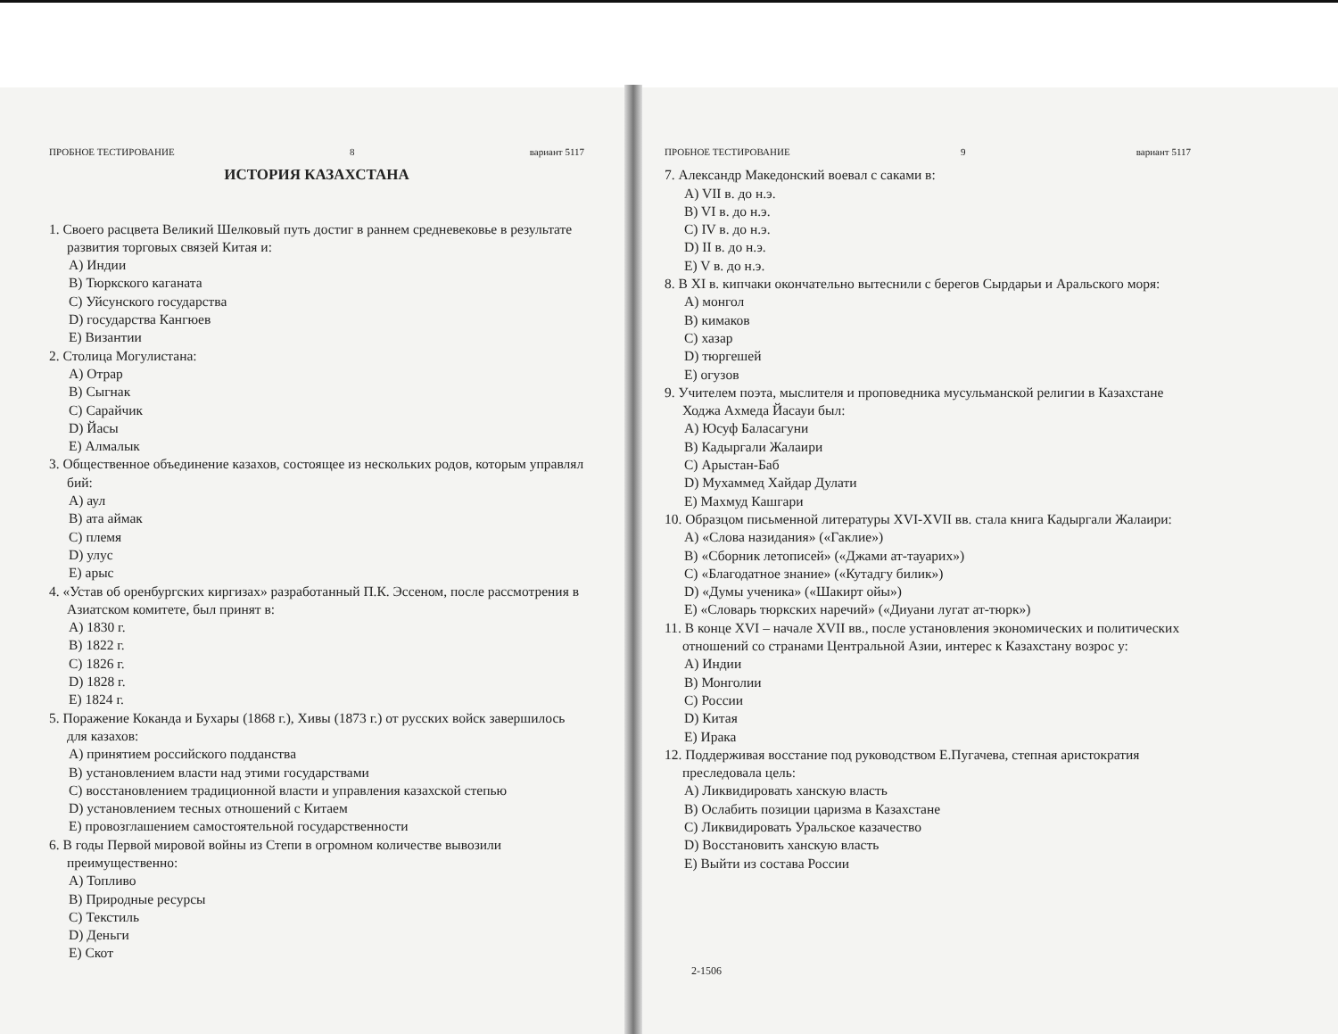ПРОБНОЕ ТЕСТИРОВАНИЕ 8 вариант 5117
ИСТОРИЯ КАЗАХСТАНА
1. Своего расцвета Великий Шелковый путь достиг в раннем средневековье в результате развития торговых связей Китая и:
A) Индии
B) Тюркского каганата
C) Уйсунского государства
D) государства Кангюев
E) Византии
2. Столица Могулистана:
A) Отрар
B) Сыгнак
C) Сарайчик
D) Йасы
E) Алмалык
3. Общественное объединение казахов, состоящее из нескольких родов, которым управлял бий:
A) аул
B) ата аймак
C) племя
D) улус
E) арыс
4. «Устав об оренбургских киргизах» разработанный П.К. Эссеном, после рассмотрения в Азиатском комитете, был принят в:
A) 1830 г.
B) 1822 г.
C) 1826 г.
D) 1828 г.
E) 1824 г.
5. Поражение Коканда и Бухары (1868 г.), Хивы (1873 г.) от русских войск завершилось для казахов:
A) принятием российского подданства
B) установлением власти над этими государствами
C) восстановлением традиционной власти и управления казахской степью
D) установлением тесных отношений с Китаем
E) провозглашением самостоятельной государственности
6. В годы Первой мировой войны из Степи в огромном количестве вывозили преимущественно:
A) Топливо
B) Природные ресурсы
C) Текстиль
D) Деньги
E) Скот
ПРОБНОЕ ТЕСТИРОВАНИЕ 9 вариант 5117
7. Александр Македонский воевал с саками в:
A) VII в. до н.э.
B) VI в. до н.э.
C) IV в. до н.э.
D) II в. до н.э.
E) V в. до н.э.
8. В XI в. кипчаки окончательно вытеснили с берегов Сырдарьи и Аральского моря:
A) монгол
B) кимаков
C) хазар
D) тюргешей
E) огузов
9. Учителем поэта, мыслителя и проповедника мусульманской религии в Казахстане Ходжа Ахмеда Йасауи был:
A) Юсуф Баласагуни
B) Кадыргали Жалаири
C) Арыстан-Баб
D) Мухаммед Хайдар Дулати
E) Махмуд Кашгари
10. Образцом письменной литературы XVI-XVII вв. стала книга Кадыргали Жалаири:
A) «Слова назидания» («Гаклие»)
B) «Сборник летописей» («Джами ат-тауарих»)
C) «Благодатное знание» («Кутадгу билик»)
D) «Думы ученика» («Шакирт ойы»)
E) «Словарь тюркских наречий» («Диуани лугат ат-тюрк»)
11. В конце XVI – начале XVII вв., после установления экономических и политических отношений со странами Центральной Азии, интерес к Казахстану возрос у:
A) Индии
B) Монголии
C) России
D) Китая
E) Ирака
12. Поддерживая восстание под руководством Е.Пугачева, степная аристократия преследовала цель:
A) Ликвидировать ханскую власть
B) Ослабить позиции царизма в Казахстане
C) Ликвидировать Уральское казачество
D) Восстановить ханскую власть
E) Выйти из состава России
2-1506